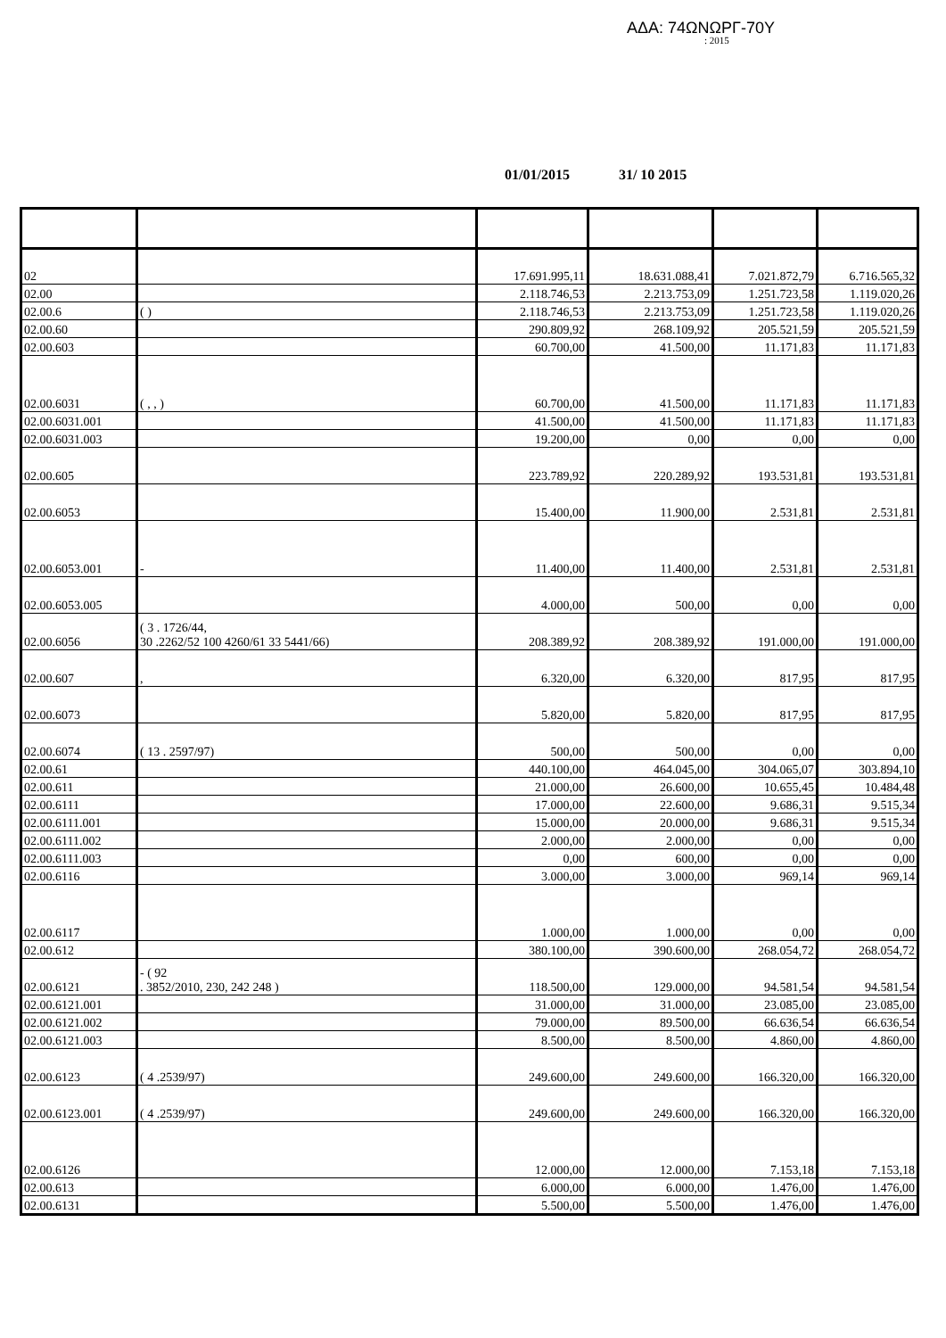ΑΔΑ: 74ΩΝΩΡΓ-70Υ
: 2015
01/01/2015 31/ 10 2015
| 02 | | 17.691.995,11 | 18.631.088,41 | 7.021.872,79 | 6.716.565,32 |
| 02.00 | | 2.118.746,53 | 2.213.753,09 | 1.251.723,58 | 1.119.020,26 |
| 02.00.6 | ( ) | 2.118.746,53 | 2.213.753,09 | 1.251.723,58 | 1.119.020,26 |
| 02.00.60 | | 290.809,92 | 268.109,92 | 205.521,59 | 205.521,59 |
| 02.00.603 | | 60.700,00 | 41.500,00 | 11.171,83 | 11.171,83 |
| 02.00.6031 | ( , , ) | 60.700,00 | 41.500,00 | 11.171,83 | 11.171,83 |
| 02.00.6031.001 | | 41.500,00 | 41.500,00 | 11.171,83 | 11.171,83 |
| 02.00.6031.003 | | 19.200,00 | 0,00 | 0,00 | 0,00 |
| 02.00.605 | | 223.789,92 | 220.289,92 | 193.531,81 | 193.531,81 |
| 02.00.6053 | | 15.400,00 | 11.900,00 | 2.531,81 | 2.531,81 |
| 02.00.6053.001 | - | 11.400,00 | 11.400,00 | 2.531,81 | 2.531,81 |
| 02.00.6053.005 | | 4.000,00 | 500,00 | 0,00 | 0,00 |
| 02.00.6056 | ( 3 . 1726/44, 30 .2262/52 100 4260/61 33 5441/66) | 208.389,92 | 208.389,92 | 191.000,00 | 191.000,00 |
| 02.00.607 | , | 6.320,00 | 6.320,00 | 817,95 | 817,95 |
| 02.00.6073 | | 5.820,00 | 5.820,00 | 817,95 | 817,95 |
| 02.00.6074 | ( 13 . 2597/97) | 500,00 | 500,00 | 0,00 | 0,00 |
| 02.00.61 | | 440.100,00 | 464.045,00 | 304.065,07 | 303.894,10 |
| 02.00.611 | | 21.000,00 | 26.600,00 | 10.655,45 | 10.484,48 |
| 02.00.6111 | | 17.000,00 | 22.600,00 | 9.686,31 | 9.515,34 |
| 02.00.6111.001 | | 15.000,00 | 20.000,00 | 9.686,31 | 9.515,34 |
| 02.00.6111.002 | | 2.000,00 | 2.000,00 | 0,00 | 0,00 |
| 02.00.6111.003 | | 0,00 | 600,00 | 0,00 | 0,00 |
| 02.00.6116 | | 3.000,00 | 3.000,00 | 969,14 | 969,14 |
| 02.00.6117 | | 1.000,00 | 1.000,00 | 0,00 | 0,00 |
| 02.00.612 | | 380.100,00 | 390.600,00 | 268.054,72 | 268.054,72 |
| 02.00.6121 | - ( 92 . 3852/2010, 230, 242 248 ) | 118.500,00 | 129.000,00 | 94.581,54 | 94.581,54 |
| 02.00.6121.001 | | 31.000,00 | 31.000,00 | 23.085,00 | 23.085,00 |
| 02.00.6121.002 | | 79.000,00 | 89.500,00 | 66.636,54 | 66.636,54 |
| 02.00.6121.003 | | 8.500,00 | 8.500,00 | 4.860,00 | 4.860,00 |
| 02.00.6123 | ( 4 .2539/97) | 249.600,00 | 249.600,00 | 166.320,00 | 166.320,00 |
| 02.00.6123.001 | ( 4 .2539/97) | 249.600,00 | 249.600,00 | 166.320,00 | 166.320,00 |
| 02.00.6126 | | 12.000,00 | 12.000,00 | 7.153,18 | 7.153,18 |
| 02.00.613 | | 6.000,00 | 6.000,00 | 1.476,00 | 1.476,00 |
| 02.00.6131 | | 5.500,00 | 5.500,00 | 1.476,00 | 1.476,00 |